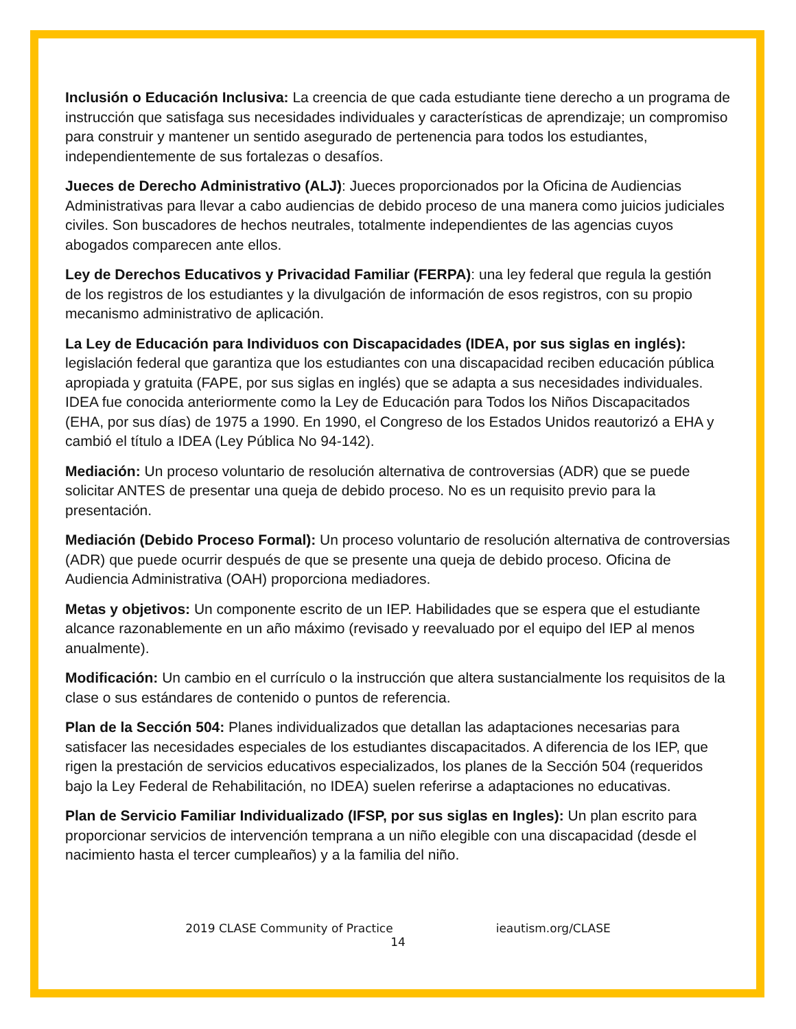Inclusión o Educación Inclusiva: La creencia de que cada estudiante tiene derecho a un programa de instrucción que satisfaga sus necesidades individuales y características de aprendizaje; un compromiso para construir y mantener un sentido asegurado de pertenencia para todos los estudiantes, independientemente de sus fortalezas o desafíos.
Jueces de Derecho Administrativo (ALJ): Jueces proporcionados por la Oficina de Audiencias Administrativas para llevar a cabo audiencias de debido proceso de una manera como juicios judiciales civiles. Son buscadores de hechos neutrales, totalmente independientes de las agencias cuyos abogados comparecen ante ellos.
Ley de Derechos Educativos y Privacidad Familiar (FERPA): una ley federal que regula la gestión de los registros de los estudiantes y la divulgación de información de esos registros, con su propio mecanismo administrativo de aplicación.
La Ley de Educación para Individuos con Discapacidades (IDEA, por sus siglas en inglés): legislación federal que garantiza que los estudiantes con una discapacidad reciben educación pública apropiada y gratuita (FAPE, por sus siglas en inglés) que se adapta a sus necesidades individuales. IDEA fue conocida anteriormente como la Ley de Educación para Todos los Niños Discapacitados (EHA, por sus días) de 1975 a 1990. En 1990, el Congreso de los Estados Unidos reautorizó a EHA y cambió el título a IDEA (Ley Pública No 94-142).
Mediación: Un proceso voluntario de resolución alternativa de controversias (ADR) que se puede solicitar ANTES de presentar una queja de debido proceso. No es un requisito previo para la presentación.
Mediación (Debido Proceso Formal): Un proceso voluntario de resolución alternativa de controversias (ADR) que puede ocurrir después de que se presente una queja de debido proceso. Oficina de Audiencia Administrativa (OAH) proporciona mediadores.
Metas y objetivos: Un componente escrito de un IEP. Habilidades que se espera que el estudiante alcance razonablemente en un año máximo (revisado y reevaluado por el equipo del IEP al menos anualmente).
Modificación: Un cambio en el currículo o la instrucción que altera sustancialmente los requisitos de la clase o sus estándares de contenido o puntos de referencia.
Plan de la Sección 504: Planes individualizados que detallan las adaptaciones necesarias para satisfacer las necesidades especiales de los estudiantes discapacitados. A diferencia de los IEP, que rigen la prestación de servicios educativos especializados, los planes de la Sección 504 (requeridos bajo la Ley Federal de Rehabilitación, no IDEA) suelen referirse a adaptaciones no educativas.
Plan de Servicio Familiar Individualizado (IFSP, por sus siglas en Ingles): Un plan escrito para proporcionar servicios de intervención temprana a un niño elegible con una discapacidad (desde el nacimiento hasta el tercer cumpleaños) y a la familia del niño.
2019 CLASE Community of Practice ieautism.org/CLASE
14